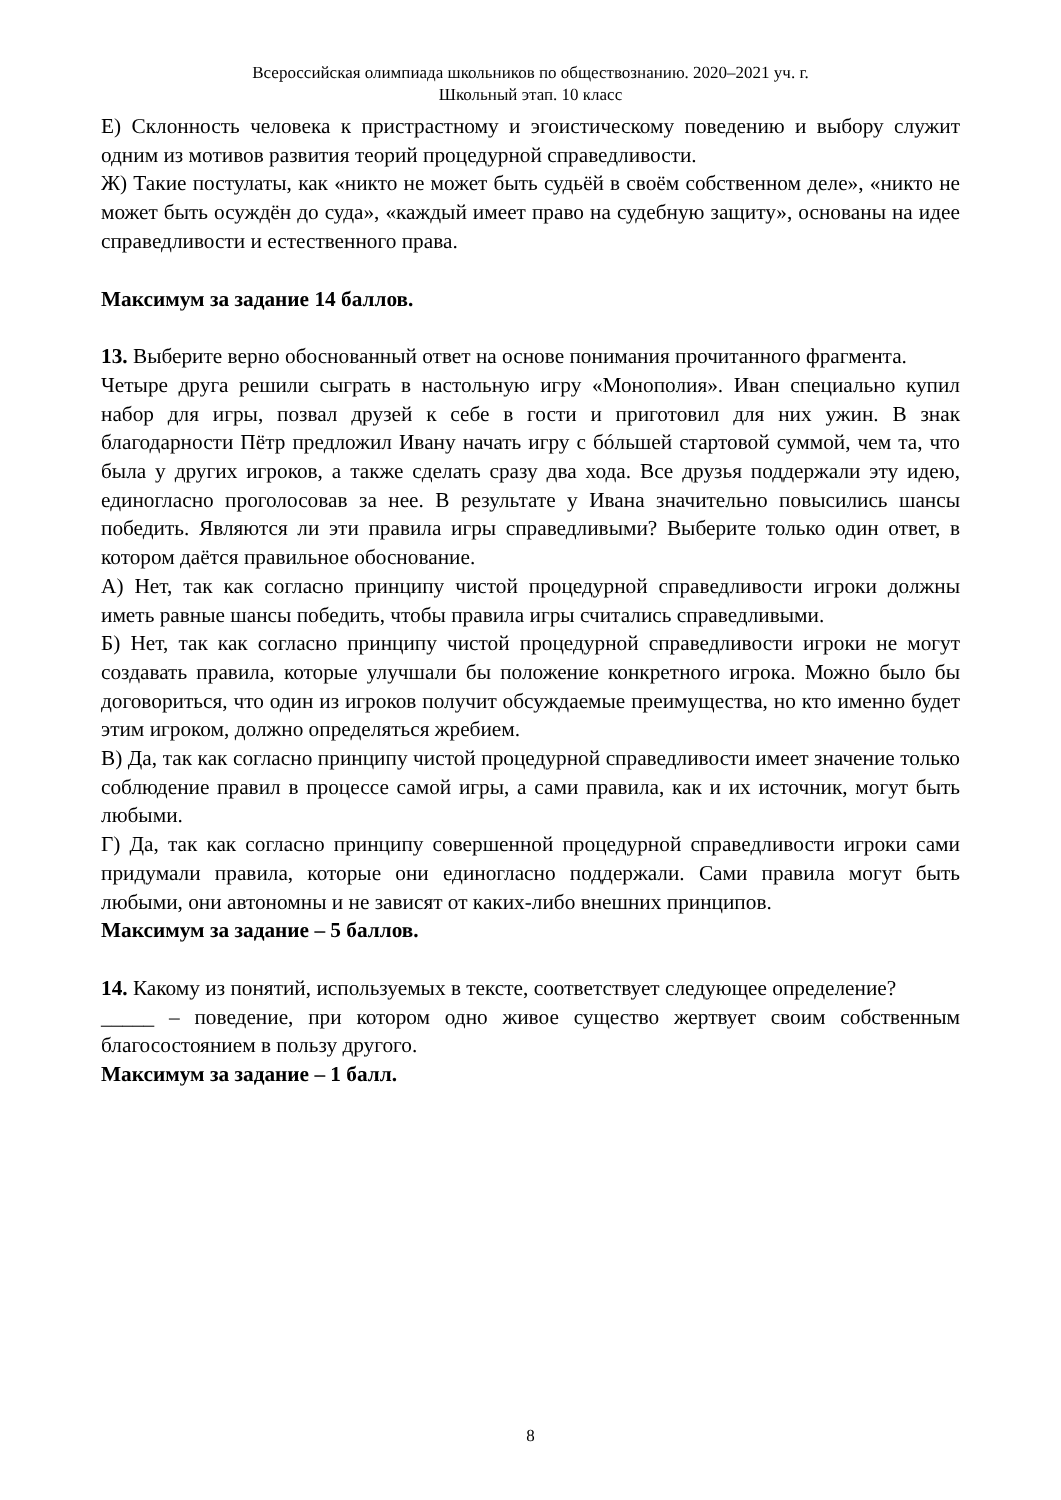Всероссийская олимпиада школьников по обществознанию. 2020–2021 уч. г.
Школьный этап. 10 класс
Е) Склонность человека к пристрастному и эгоистическому поведению и выбору служит одним из мотивов развития теорий процедурной справедливости.
Ж) Такие постулаты, как «никто не может быть судьёй в своём собственном деле», «никто не может быть осуждён до суда», «каждый имеет право на судебную защиту», основаны на идее справедливости и естественного права.
Максимум за задание 14 баллов.
13. Выберите верно обоснованный ответ на основе понимания прочитанного фрагмента.
Четыре друга решили сыграть в настольную игру «Монополия». Иван специально купил набор для игры, позвал друзей к себе в гости и приготовил для них ужин. В знак благодарности Пётр предложил Ивану начать игру с бóльшей стартовой суммой, чем та, что была у других игроков, а также сделать сразу два хода. Все друзья поддержали эту идею, единогласно проголосовав за нее. В результате у Ивана значительно повысились шансы победить. Являются ли эти правила игры справедливыми? Выберите только один ответ, в котором даётся правильное обоснование.
А) Нет, так как согласно принципу чистой процедурной справедливости игроки должны иметь равные шансы победить, чтобы правила игры считались справедливыми.
Б) Нет, так как согласно принципу чистой процедурной справедливости игроки не могут создавать правила, которые улучшали бы положение конкретного игрока. Можно было бы договориться, что один из игроков получит обсуждаемые преимущества, но кто именно будет этим игроком, должно определяться жребием.
В) Да, так как согласно принципу чистой процедурной справедливости имеет значение только соблюдение правил в процессе самой игры, а сами правила, как и их источник, могут быть любыми.
Г) Да, так как согласно принципу совершенной процедурной справедливости игроки сами придумали правила, которые они единогласно поддержали. Сами правила могут быть любыми, они автономны и не зависят от каких-либо внешних принципов.
Максимум за задание – 5 баллов.
14. Какому из понятий, используемых в тексте, соответствует следующее определение?
_____ – поведение, при котором одно живое существо жертвует своим собственным благосостоянием в пользу другого.
Максимум за задание – 1 балл.
8